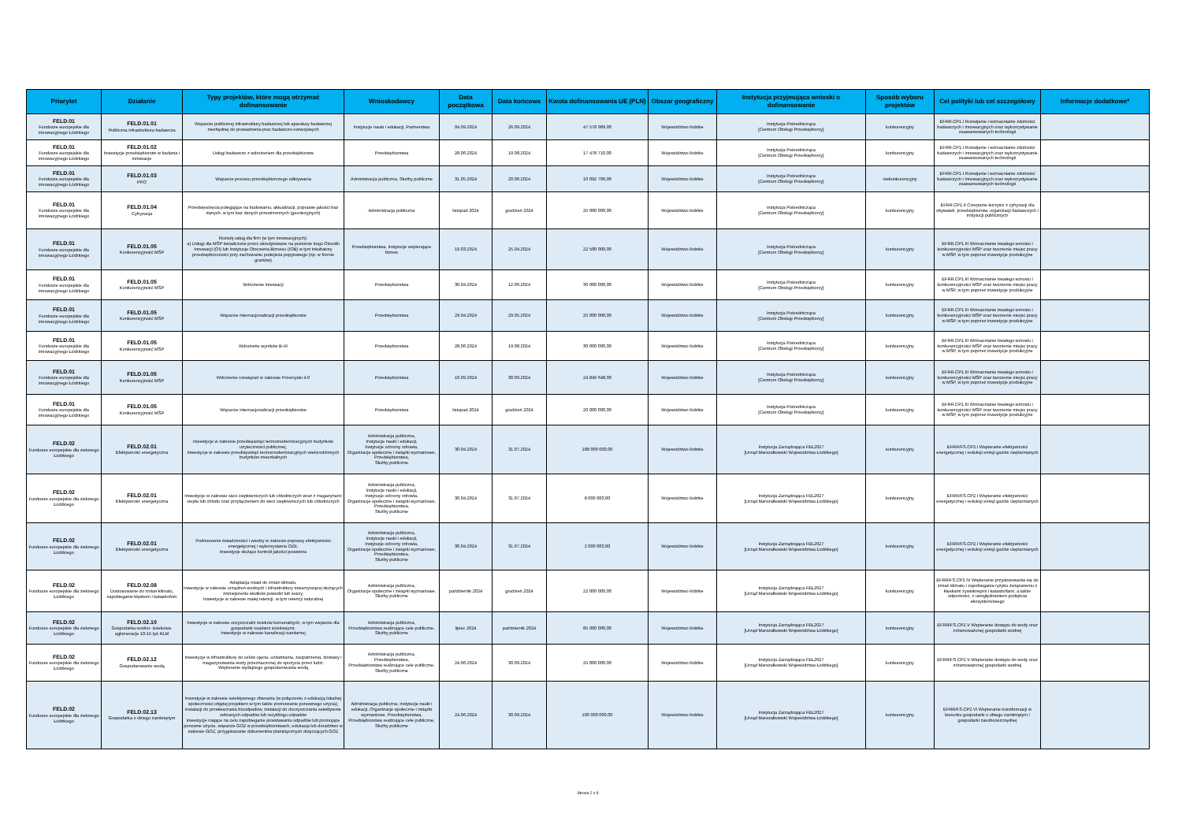| Priorytet | Działanie | Typy projektów, które mogą otrzymać dofinansowanie | Wnioskodawcy | Data początkowa | Data końcowa | Kwota dofinansowania UE (PLN) | Obszar geograficzny | Instytucja przyjmująca wnioski o dofinansowanie | Sposób wyboru projektów | Cel polityki lub cel szczegółowy | Informacje dodatkowe* |
| --- | --- | --- | --- | --- | --- | --- | --- | --- | --- | --- | --- |
| FELD.01 Fundusze europejskie dla innowacyjnego Łódzkiego | FELD.01.01 Publiczna infrastruktura badawcza | Wsparcie publicznej infrastruktury badawczej lub aparatury badawczej niezbędnej do prowadzenia prac badawczo-rozwojowych | Instytucje nauki i edukacji, Partnerstwa | 04.09.2024 | 26.09.2024 | 47 578 989,00 | Województwo łódzkie | Instytucja Pośrednicząca [Centrum Obsługi Przedsiębiorcy] | konkurencyjny | EFRR.CP1.I Rozwijanie i wzmacnianie zdolności badawczych i innowacyjnych oraz wykorzystywanie zaawansowanych technologii | |
| FELD.01 Fundusze europejskie dla innowacyjnego Łódzkiego | FELD.01.02 Inwestycje przedsiębiorstw w badania i innowacje | Usługi badawcze z wdrożeniem dla przedsiębiorstw | Przedsiębiorstwa | 28.06.2024 | 19.08.2024 | 17 478 710,00 | Województwo łódzkie | Instytucja Pośrednicząca [Centrum Obsługi Przedsiębiorcy] | konkurencyjny | EFRR.CP1.I Rozwijanie i wzmacnianie zdolności badawczych i innowacyjnych oraz wykorzystywanie zaawansowanych technologii | |
| FELD.01 Fundusze europejskie dla innowacyjnego Łódzkiego | FELD.01.03 PPO | Wsparcie procesu przedsiębiorczego odkrywania | Administracja publiczna, Służby publiczne | 31.05.2024 | 20.06.2024 | 10 092 706,00 | Województwo łódzkie | Instytucja Pośrednicząca [Centrum Obsługi Przedsiębiorcy] | niekonkurencyjny | EFRR.CP1.I Rozwijanie i wzmacnianie zdolności badawczych i innowacyjnych oraz wykorzystywanie zaawansowanych technologii | |
| FELD.01 Fundusze europejskie dla innowacyjnego Łódzkiego | FELD.01.04 Cyfryzacja | Przedsięwzięcia polegające na budowaniu, aktualizacji, poprawie jakości baz danych, w tym baz danych przestrzennych (geodezyjnych) | Administracja publiczna | listopad 2024 | grudzień 2024 | 25 000 000,00 | Województwo łódzkie | Instytucja Pośrednicząca [Centrum Obsługi Przedsiębiorcy] | konkurencyjny | EFRR.CP1.II Czerpanie korzyści z cyfryzacji dla obywateli, przedsiębiorstw, organizacji badawczych i instytucji publicznych | |
| FELD.01 Fundusze europejskie dla innowacyjnego Łódzkiego | FELD.01.05 Konkurencyjność MŚP | Rozwój usług dla firm (w tym innowacyjnych): a) Usługi dla MŚP świadczone przez akredytowane na poziomie kraju Ośrodki Innowacji (OI) lub Instytucje Otoczenia Biznesu (IOB) w tym inkubatory przedsiębiorczości przy zachowaniu podejścia popytowego (np. w formie grantów) | Przedsiębiorstwa, Instytucje wspierające biznes | 19.03.2024 | 25.04.2024 | 22 500 000,00 | Województwo łódzkie | Instytucja Pośrednicząca [Centrum Obsługi Przedsiębiorcy] | konkurencyjny | EFRR.CP1.III Wzmacnianie trwałego wzrostu i konkurencyjności MŚP oraz tworzenie miejsc pracy w MŚP, w tym poprzez inwestycje produkcyjne | |
| FELD.01 Fundusze europejskie dla innowacyjnego Łódzkiego | FELD.01.05 Konkurencyjność MŚP | Wdrożenie innowacji | Przedsiębiorstwa | 30.04.2024 | 12.06.2024 | 30 000 000,00 | Województwo łódzkie | Instytucja Pośrednicząca [Centrum Obsługi Przedsiębiorcy] | konkurencyjny | EFRR.CP1.III Wzmacnianie trwałego wzrostu i konkurencyjności MŚP oraz tworzenie miejsc pracy w MŚP, w tym poprzez inwestycje produkcyjne | |
| FELD.01 Fundusze europejskie dla innowacyjnego Łódzkiego | FELD.01.05 Konkurencyjność MŚP | Wsparcie internacjonalizacji przedsiębiorstw | Przedsiębiorstwa | 29.04.2024 | 29.05.2024 | 25 000 000,00 | Województwo łódzkie | Instytucja Pośrednicząca [Centrum Obsługi Przedsiębiorcy] | konkurencyjny | EFRR.CP1.III Wzmacnianie trwałego wzrostu i konkurencyjności MŚP oraz tworzenie miejsc pracy w MŚP, w tym poprzez inwestycje produkcyjne | |
| FELD.01 Fundusze europejskie dla innowacyjnego Łódzkiego | FELD.01.05 Konkurencyjność MŚP | Wdrożenie wyników B+R | Przedsiębiorstwa | 28.06.2024 | 19.08.2024 | 30 000 000,00 | Województwo łódzkie | Instytucja Pośrednicząca [Centrum Obsługi Przedsiębiorcy] | konkurencyjny | EFRR.CP1.III Wzmacnianie trwałego wzrostu i konkurencyjności MŚP oraz tworzenie miejsc pracy w MŚP, w tym poprzez inwestycje produkcyjne | |
| FELD.01 Fundusze europejskie dla innowacyjnego Łódzkiego | FELD.01.05 Konkurencyjność MŚP | Wdrożenie rozwiązań w zakresie Przemysłu 4.0 | Przedsiębiorstwa | 16.09.2024 | 30.09.2024 | 24 849 648,00 | Województwo łódzkie | Instytucja Pośrednicząca [Centrum Obsługi Przedsiębiorcy] | konkurencyjny | EFRR.CP1.III Wzmacnianie trwałego wzrostu i konkurencyjności MŚP oraz tworzenie miejsc pracy w MŚP, w tym poprzez inwestycje produkcyjne | |
| FELD.01 Fundusze europejskie dla innowacyjnego Łódzkiego | FELD.01.05 Konkurencyjność MŚP | Wsparcie internacjonalizacji przedsiębiorstw | Przedsiębiorstwa | listopad 2024 | grudzień 2024 | 20 000 000,00 | Województwo łódzkie | Instytucja Pośrednicząca [Centrum Obsługi Przedsiębiorcy] | konkurencyjny | EFRR.CP1.III Wzmacnianie trwałego wzrostu i konkurencyjności MŚP oraz tworzenie miejsc pracy w MŚP, w tym poprzez inwestycje produkcyjne | |
| FELD.02 Fundusze europejskie dla zielonego Łódzkiego | FELD.02.01 Efektywność energetyczna | Inwestycje w zakresie przedsięwzięć termomodernizacyjnych budynków użyteczności publicznej, Inwestycje w zakresie przedsięwzięć termomodernizacyjnych wielorodzinnych budynków mieszkalnych | Administracja publiczna, Instytucje nauki i edukacji, Instytucje ochrony zdrowia, Organizacje społeczne i związki wyznaniowe, Przedsiębiorstwa, Służby publiczne | 30.04.2024 | 31.07.2024 | 188 000 000,00 | Województwo łódzkie | Instytucja Zarządzająca FEŁ2027 [Urząd Marszałkowski Województwa Łódzkiego] | konkurencyjny | EFRR/FS.CP2.I Wspieranie efektywności energetycznej i redukcji emisji gazów cieplarnianych | |
| FELD.02 Fundusze europejskie dla zielonego Łódzkiego | FELD.02.01 Efektywność energetyczna | Inwestycje w zakresie sieci ciepłowniczych lub chłodniczych wraz z magazynami ciepła lub chłodu oraz przyłączeniem do sieci ciepłowniczych lub chłodniczych | Administracja publiczna, Instytucje nauki i edukacji, Instytucje ochrony zdrowia, Organizacje społeczne i związki wyznaniowe, Przedsiębiorstwa, Służby publiczne | 30.04.2024 | 31.07.2024 | 8 000 000,00 | Województwo łódzkie | Instytucja Zarządzająca FEŁ2027 [Urząd Marszałkowski Województwa Łódzkiego] | konkurencyjny | EFRR/FS.CP2.I Wspieranie efektywności energetycznej i redukcji emisji gazów cieplarnianych | |
| FELD.02 Fundusze europejskie dla zielonego Łódzkiego | FELD.02.01 Efektywność energetyczna | Podnoszenie świadomości i wiedzy w zakresie poprawy efektywności energetycznej i wykorzystania OZE, Inwestycje służące kontroli jakości powietrza | Administracja publiczna, Instytucje nauki i edukacji, Instytucje ochrony zdrowia, Organizacje społeczne i związki wyznaniowe, Przedsiębiorstwa, Służby publiczne | 30.04.2024 | 31.07.2024 | 2 000 000,00 | Województwo łódzkie | Instytucja Zarządzająca FEŁ2027 [Urząd Marszałkowski Województwa Łódzkiego] | konkurencyjny | EFRR/FS.CP2.I Wspieranie efektywności energetycznej i redukcji emisji gazów cieplarnianych | |
| FELD.02 Fundusze europejskie dla zielonego Łódzkiego | FELD.02.08 Dostosowanie do zmian klimatu, zapobieganie klęskom i katastrofom | Adaptacja miast do zmian klimatu, Inwestycje w zakresie urządzeń wodnych i infrastruktury towarzyszącej służących zmniejszeniu skutków powodzi lub suszy, Inwestycje w zakresie małej retencji, w tym retencji naturalnej | Administracja publiczna, Organizacje społeczne i związki wyznaniowe, Służby publiczne | październik 2024 | grudzień 2024 | 22 000 000,00 | Województwo łódzkie | Instytucja Zarządzająca FEŁ2027 [Urząd Marszałkowski Województwa Łódzkiego] | konkurencyjny | EFRR/FS.CP2.IV Wspieranie przystosowania się do zmian klimatu i zapobiegania ryzyku związanemu z klęskami żywiołowymi i katastrofami, a także odporności, z uwzględnieniem podejścia ekosystemowego | |
| FELD.02 Fundusze europejskie dla zielonego Łódzkiego | FELD.02.10 Gospodarka wodno- ściekowa- aglomeracje 10-15 tyś RLM | Inwestycje w zakresie oczyszczalni ścieków komunalnych, w tym wsparcie dla gospodarki osadami ściekowymi; Inwestycje w zakresie kanalizacji sanitarnej | Administracja publiczna, Przedsiębiorstwa realizujące cele publiczne, Służby publiczne | lipiec 2024 | październik 2024 | 85 000 000,00 | Województwo łódzkie | Instytucja Zarządzająca FEŁ2027 [Urząd Marszałkowski Województwa Łódzkiego] | konkurencyjny | EFRR/FS.CP2.V Wspieranie dostępu do wody oraz zrównoważonej gospodarki wodnej | |
| FELD.02 Fundusze europejskie dla zielonego Łódzkiego | FELD.02.12 Gospodarowanie wodą | Inwestycje w infrastrukturę do celów ujęcia, uzdatniania, zaopatrzenia, dostawy i magazynowania wody przeznaczonej do spożycia przez ludzi; Wspieranie wydajnego gospodarowania wodą | Administracja publiczna, Przedsiębiorstwa, Przedsiębiorstwa realizujące cele publiczne, Służby publiczne | 24.06.2024 | 30.09.2024 | 25 000 000,00 | Województwo łódzkie | Instytucja Zarządzająca FEŁ2027 [Urząd Marszałkowski Województwa Łódzkiego] | konkurencyjny | EFRR/FS.CP2.V Wspieranie dostępu do wody oraz zrównoważonej gospodarki wodnej | |
| FELD.02 Fundusze europejskie dla zielonego Łódzkiego | FELD.02.13 Gospodarka o obiegu zamkniętym | Inwestycje w zakresie selektywnego zbierania (w połączeniu z edukacją lokalnej społeczności objętej projektem w tym także promowanie ponownego użycia), instalacji do przetwarzania bioodpadów, instalacji do doczyszczania selektywnie zebranych odpadów lub recyklingu odpadów Inwestycje mające na celu zapobieganie powstawaniu odpadów lub promujące ponowne użycie, wsparcie GOZ w przedsiębiorstwach, edukacja lub doradztwo w zakresie GOZ, przygotowanie dokumentów planistycznych dotyczących GOZ | Administracja publiczna, Instytucje nauki i edukacji, Organizacje społeczne i związki wyznaniowe, Przedsiębiorstwa, Przedsiębiorstwa realizujące cele publiczne, Służby publiczne | 24.06.2024 | 30.09.2024 | 100 000 000,00 | Województwo łódzkie | Instytucja Zarządzająca FEŁ2027 [Urząd Marszałkowski Województwa Łódzkiego] | konkurencyjny | EFRR/FS.CP2.VI Wspieranie transformacji w kierunku gospodarki o obiegu zamkniętym i gospodarki zasobooszczędnej | |
Strona 2 z 8